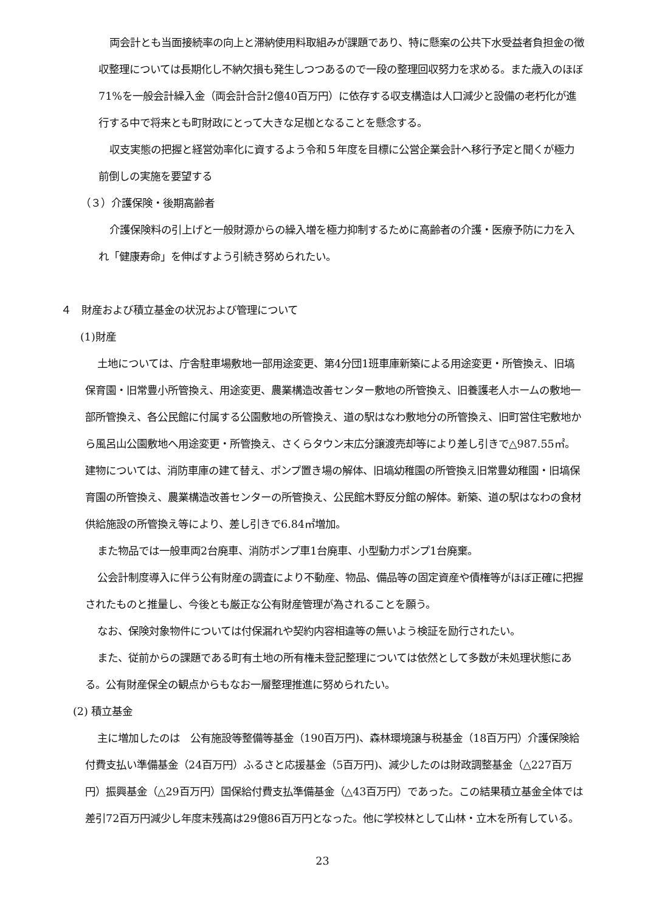両会計とも当面接続率の向上と滞納使用料取組みが課題であり、特に懸案の公共下水受益者負担金の徴収整理については長期化し不納欠損も発生しつつあるので一段の整理回収努力を求める。また歳入のほぼ71%を一般会計繰入金（両会計合計2億40百万円）に依存する収支構造は人口減少と設備の老朽化が進行する中で将来とも町財政にとって大きな足枷となることを懸念する。
収支実態の把握と経営効率化に資するよう令和５年度を目標に公営企業会計へ移行予定と聞くが極力前倒しの実施を要望する
（３）介護保険・後期高齢者
介護保険料の引上げと一般財源からの繰入増を極力抑制するために高齢者の介護・医療予防に力を入れ「健康寿命」を伸ばすよう引続き努められたい。
４　財産および積立基金の状況および管理について
(1)財産
土地については、庁舎駐車場敷地一部用途変更、第4分団1班車庫新築による用途変更・所管換え、旧塙保育園・旧常豊小所管換え、用途変更、農業構造改善センター敷地の所管換え、旧養護老人ホームの敷地一部所管換え、各公民館に付属する公園敷地の所管換え、道の駅はなわ敷地分の所管換え、旧町営住宅敷地から風呂山公園敷地へ用途変更・所管換え、さくらタウン末広分譲渡売却等により差し引きで△987.55㎡。建物については、消防車庫の建て替え、ポンプ置き場の解体、旧塙幼稚園の所管換え旧常豊幼稚園・旧塙保育園の所管換え、農業構造改善センターの所管換え、公民館木野反分館の解体。新築、道の駅はなわの食材供給施設の所管換え等により、差し引きで6.84㎡増加。
また物品では一般車両2台廃車、消防ポンプ車1台廃車、小型動力ポンプ1台廃棄。
公会計制度導入に伴う公有財産の調査により不動産、物品、備品等の固定資産や債権等がほぼ正確に把握されたものと推量し、今後とも厳正な公有財産管理が為されることを願う。
なお、保険対象物件については付保漏れや契約内容相違等の無いよう検証を励行されたい。
また、従前からの課題である町有土地の所有権未登記整理については依然として多数が未処理状態にある。公有財産保全の観点からもなお一層整理推進に努められたい。
(2) 積立基金
主に増加したのは　公有施設等整備等基金（190百万円)、森林環境譲与税基金（18百万円）介護保険給付費支払い準備基金（24百万円）ふるさと応援基金（5百万円)、減少したのは財政調整基金（△227百万円）振興基金（△29百万円）国保給付費支払準備基金（△43百万円）であった。この結果積立基金全体では差引72百万円減少し年度末残高は29億86百万円となった。他に学校林として山林・立木を所有している。
23